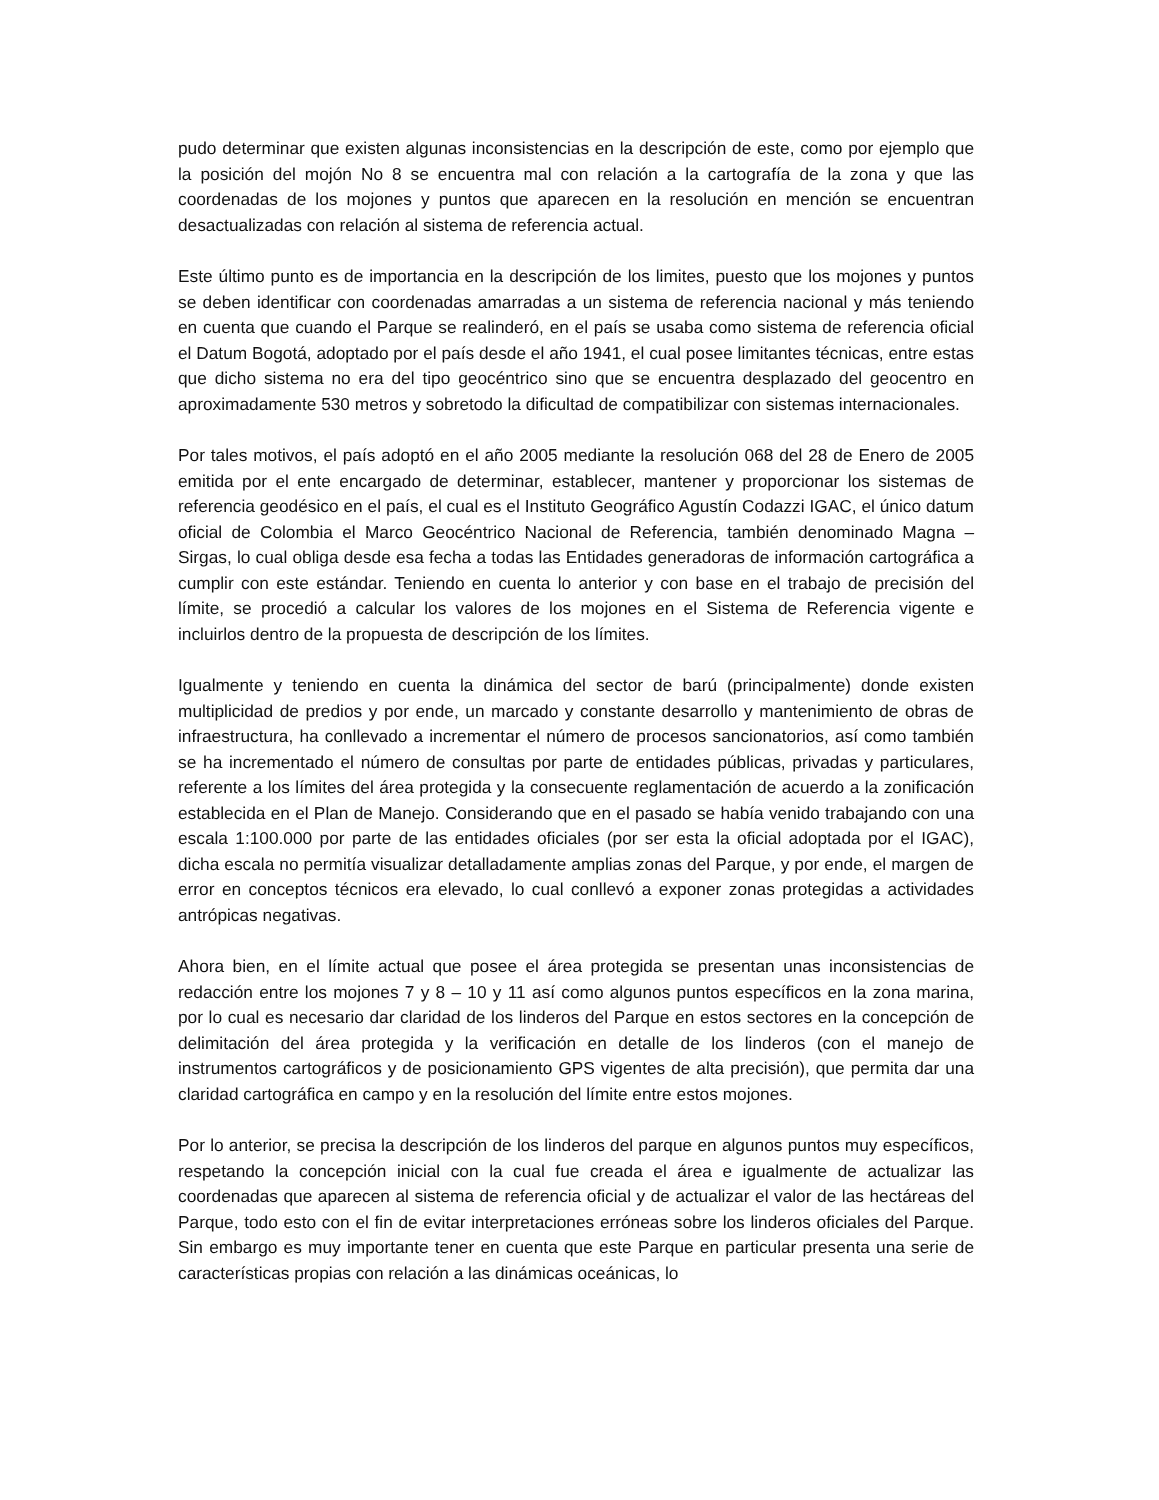pudo determinar que existen algunas inconsistencias en la descripción de este, como por ejemplo que la posición del mojón No 8 se encuentra mal con relación a la cartografía de la zona y que las coordenadas de los mojones y puntos que aparecen en la resolución en mención se encuentran desactualizadas con relación al sistema de referencia actual.
Este último punto es de importancia en la descripción de los limites, puesto que los mojones y puntos se deben identificar con coordenadas amarradas a un sistema de referencia nacional y más teniendo en cuenta que cuando el Parque se realinderó, en el país se usaba como sistema de referencia oficial el Datum Bogotá, adoptado por el país desde el año 1941, el cual posee limitantes técnicas, entre estas que dicho sistema no era del tipo geocéntrico sino que se encuentra desplazado del geocentro en aproximadamente 530 metros y sobretodo la dificultad de compatibilizar con sistemas internacionales.
Por tales motivos, el país adoptó en el año 2005 mediante la resolución 068 del 28 de Enero de 2005 emitida por el ente encargado de determinar, establecer, mantener y proporcionar los sistemas de referencia geodésico en el país, el cual es el Instituto Geográfico Agustín Codazzi IGAC, el único datum oficial de Colombia el Marco Geocéntrico Nacional de Referencia, también denominado Magna – Sirgas, lo cual obliga desde esa fecha a todas las Entidades generadoras de información cartográfica a cumplir con este estándar. Teniendo en cuenta lo anterior y con base en el trabajo de precisión del límite, se procedió a calcular los valores de los mojones en el Sistema de Referencia vigente e incluirlos dentro de la propuesta de descripción de los límites.
Igualmente y teniendo en cuenta la dinámica del sector de barú (principalmente) donde existen multiplicidad de predios y por ende, un marcado y constante desarrollo y mantenimiento de obras de infraestructura, ha conllevado a incrementar el número de procesos sancionatorios, así como también se ha incrementado el número de consultas por parte de entidades públicas, privadas y particulares, referente a los límites del área protegida y la consecuente reglamentación de acuerdo a la zonificación establecida en el Plan de Manejo. Considerando que en el pasado se había venido trabajando con una escala 1:100.000 por parte de las entidades oficiales (por ser esta la oficial adoptada por el IGAC), dicha escala no permitía visualizar detalladamente amplias zonas del Parque, y por ende, el margen de error en conceptos técnicos era elevado, lo cual conllevó a exponer zonas protegidas a actividades antrópicas negativas.
Ahora bien, en el límite actual que posee el área protegida se presentan unas inconsistencias de redacción entre los mojones 7 y 8 – 10 y 11 así como algunos puntos específicos en la zona marina, por lo cual es necesario dar claridad de los linderos del Parque en estos sectores en la concepción de delimitación del área protegida y la verificación en detalle de los linderos (con el manejo de instrumentos cartográficos y de posicionamiento GPS vigentes de alta precisión), que permita dar una claridad cartográfica en campo y en la resolución del límite entre estos mojones.
Por lo anterior, se precisa la descripción de los linderos del parque en algunos puntos muy específicos, respetando la concepción inicial con la cual fue creada el área e igualmente de actualizar las coordenadas que aparecen al sistema de referencia oficial y de actualizar el valor de las hectáreas del Parque, todo esto con el fin de evitar interpretaciones erróneas sobre los linderos oficiales del Parque. Sin embargo es muy importante tener en cuenta que este Parque en particular presenta una serie de características propias con relación a las dinámicas oceánicas, lo